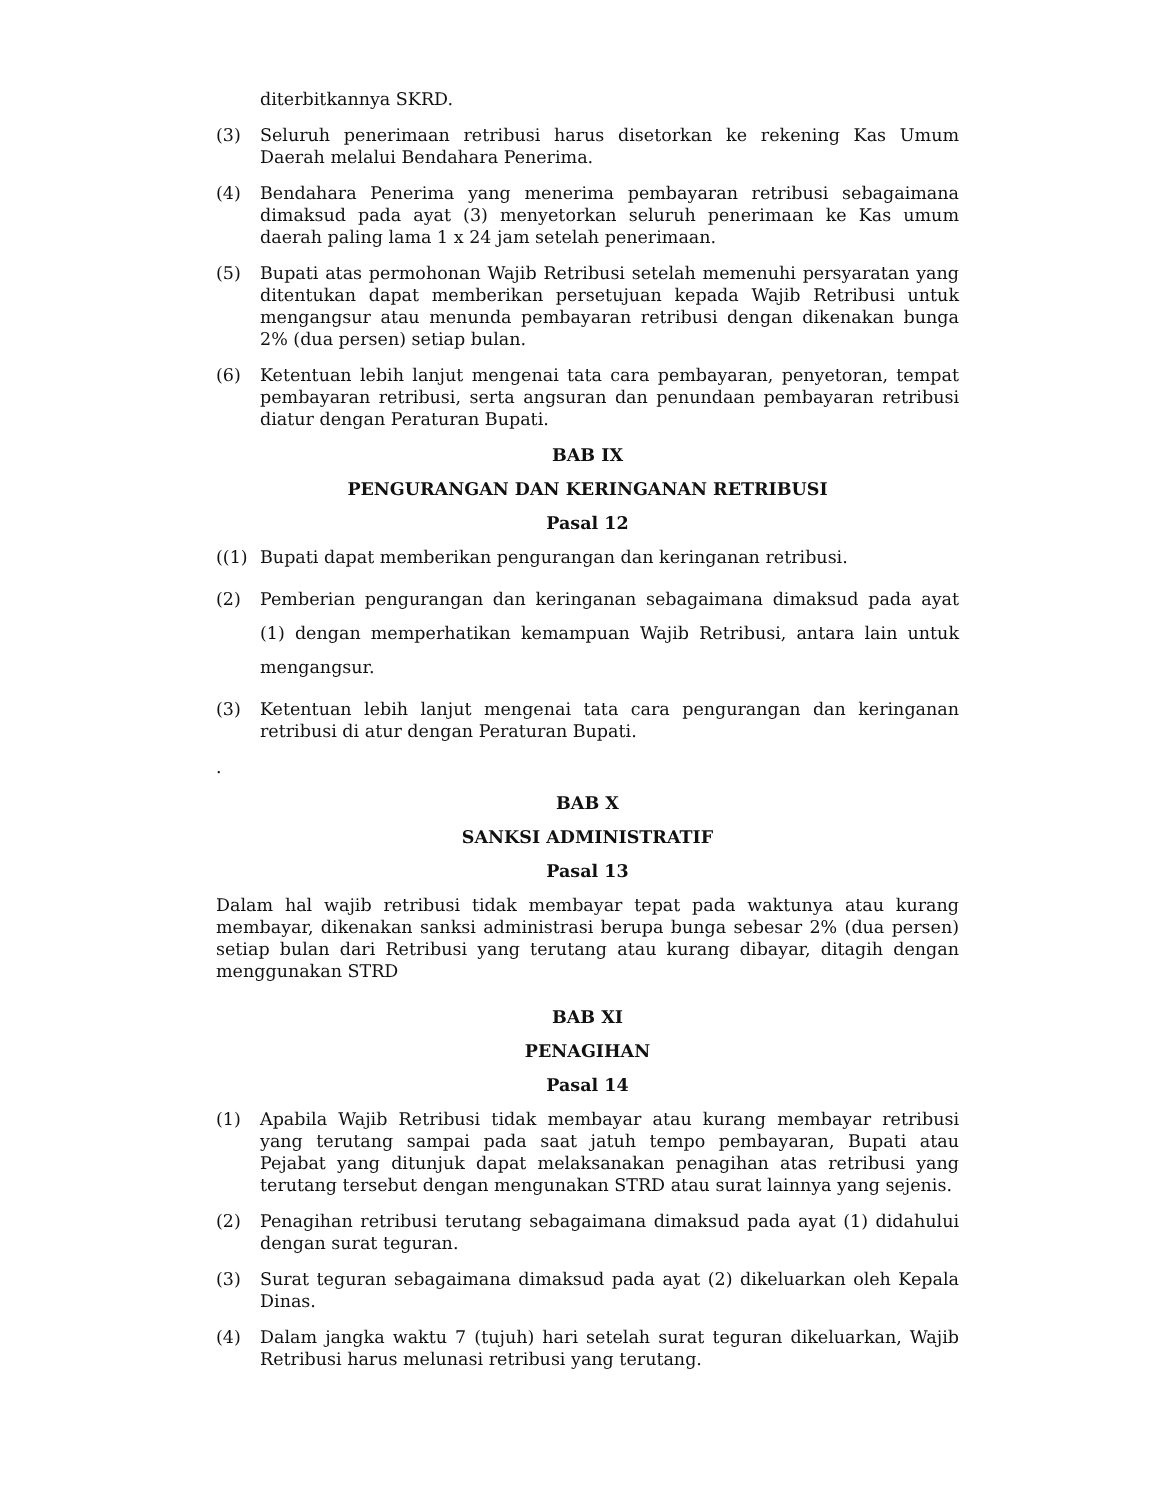diterbitkannya SKRD.
(3) Seluruh penerimaan retribusi harus disetorkan ke rekening Kas Umum Daerah melalui Bendahara Penerima.
(4) Bendahara Penerima yang menerima pembayaran retribusi sebagaimana dimaksud pada ayat (3) menyetorkan seluruh penerimaan ke Kas umum daerah paling lama 1 x 24 jam setelah penerimaan.
(5) Bupati atas permohonan Wajib Retribusi setelah memenuhi persyaratan yang ditentukan dapat memberikan persetujuan kepada Wajib Retribusi untuk mengangsur atau menunda pembayaran retribusi dengan dikenakan bunga 2% (dua persen) setiap bulan.
(6) Ketentuan lebih lanjut mengenai tata cara pembayaran, penyetoran, tempat pembayaran retribusi, serta angsuran dan penundaan pembayaran retribusi diatur dengan Peraturan Bupati.
BAB IX
PENGURANGAN DAN KERINGANAN RETRIBUSI
Pasal 12
((1) Bupati dapat memberikan pengurangan dan keringanan retribusi.
(2) Pemberian pengurangan dan keringanan sebagaimana dimaksud pada ayat (1) dengan memperhatikan kemampuan Wajib Retribusi, antara lain untuk mengangsur.
(3) Ketentuan lebih lanjut mengenai tata cara pengurangan dan keringanan retribusi di atur dengan Peraturan Bupati.
.
BAB X
SANKSI ADMINISTRATIF
Pasal 13
Dalam hal wajib retribusi tidak membayar tepat pada waktunya atau kurang membayar, dikenakan sanksi administrasi berupa bunga sebesar 2% (dua persen) setiap bulan dari Retribusi yang terutang atau kurang dibayar, ditagih dengan menggunakan STRD
BAB XI
PENAGIHAN
Pasal 14
(1) Apabila Wajib Retribusi tidak membayar atau kurang membayar retribusi yang terutang sampai pada saat jatuh tempo pembayaran, Bupati atau Pejabat yang ditunjuk dapat melaksanakan penagihan atas retribusi yang terutang tersebut dengan mengunakan STRD atau surat lainnya yang sejenis.
(2) Penagihan retribusi terutang sebagaimana dimaksud pada ayat (1) didahului dengan surat teguran.
(3) Surat teguran sebagaimana dimaksud pada ayat (2) dikeluarkan oleh Kepala Dinas.
(4) Dalam jangka waktu 7 (tujuh) hari setelah surat teguran dikeluarkan, Wajib Retribusi harus melunasi retribusi yang terutang.